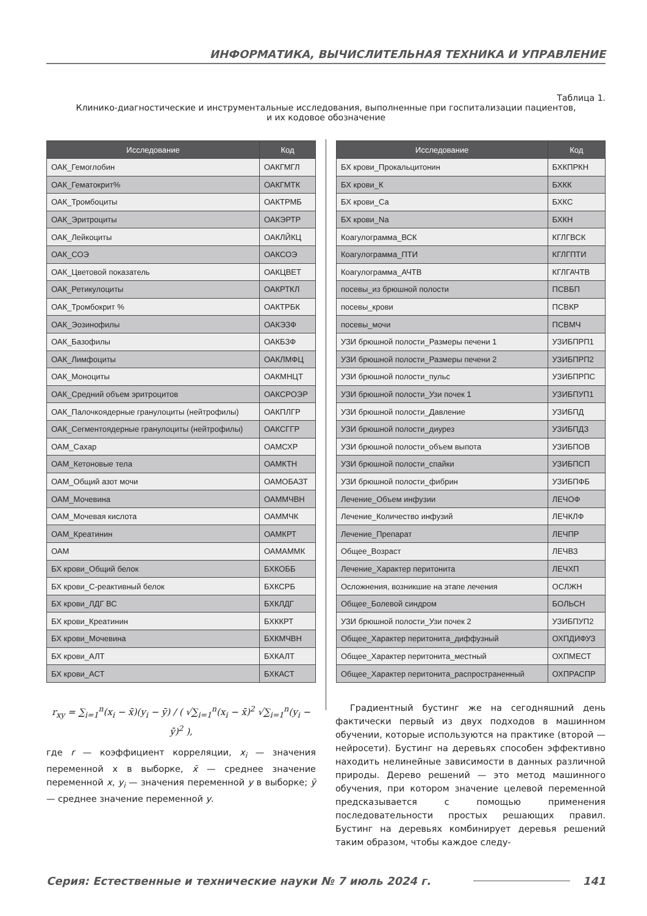ИНФОРМАТИКА, ВЫЧИСЛИТЕЛЬНАЯ ТЕХНИКА И УПРАВЛЕНИЕ
Таблица 1.
Клинико-диагностические и инструментальные исследования, выполненные при госпитализации пациентов,
и их кодовое обозначение
| Исследование | Код |
| --- | --- |
| ОАК_Гемоглобин | ОАКГМГЛ |
| ОАК_Гематокрит% | ОАКГМТК |
| ОАК_Тромбоциты | ОАКТРМБ |
| ОАК_Эритроциты | ОАКЭРТР |
| ОАК_Лейкоциты | ОАКЛЙКЦ |
| ОАК_СОЭ | ОАКСОЭ |
| ОАК_Цветовой показатель | ОАКЦВЕТ |
| ОАК_Ретикулоциты | ОАКРТКЛ |
| ОАК_Тромбокрит % | ОАКТРБК |
| ОАК_Эозинофилы | ОАКЭЗФ |
| ОАК_Базофилы | ОАКБЗФ |
| ОАК_Лимфоциты | ОАКЛМФЦ |
| ОАК_Моноциты | ОАКМНЦТ |
| ОАК_Средний объем эритроцитов | ОАКСРОЭР |
| ОАК_Палочкоядерные гранулоциты (нейтрофилы) | ОАКПЛГР |
| ОАК_Сегментоядерные гранулоциты (нейтрофилы) | ОАКСГГР |
| ОАМ_Сахар | ОАМСХР |
| ОАМ_Кетоновые тела | ОАМКТН |
| ОАМ_Общий азот мочи | ОАМОБАЗТ |
| ОАМ_Мочевина | ОАММЧВН |
| ОАМ_Мочевая кислота | ОАММЧК |
| ОАМ_Креатинин | ОАМКРТ |
| ОАМ | ОАМАММК |
| БХ крови_Общий белок | БХКОББ |
| БХ крови_С-реактивный белок | БХКСРБ |
| БХ крови_ЛДГ ВС | БХКЛДГ |
| БХ крови_Креатинин | БХККРТ |
| БХ крови_Мочевина | БХКМЧВН |
| БХ крови_АЛТ | БХКАЛТ |
| БХ крови_АСТ | БХКАСТ |
| Исследование | Код |
| --- | --- |
| БХ крови_Прокальцитонин | БХКПРКН |
| БХ крови_К | БХКК |
| БХ крови_Са | БХКС |
| БХ крови_Na | БХКН |
| Коагулограмма_ВСК | КГЛГВСК |
| Коагулограмма_ПТИ | КГЛГПТИ |
| Коагулограмма_АЧТВ | КГЛГАЧТВ |
| посевы_из брюшной полости | ПСВБП |
| посевы_крови | ПСВКР |
| посевы_мочи | ПСВМЧ |
| УЗИ брюшной полости_Размеры печени 1 | УЗИБПРП1 |
| УЗИ брюшной полости_Размеры печени 2 | УЗИБПРП2 |
| УЗИ брюшной полости_пульс | УЗИБПРПС |
| УЗИ брюшной полости_Узи почек 1 | УЗИБПУП1 |
| УЗИ брюшной полости_Давление | УЗИБПД |
| УЗИ брюшной полости_диурез | УЗИБПДЗ |
| УЗИ брюшной полости_объем выпота | УЗИБПОВ |
| УЗИ брюшной полости_спайки | УЗИБПСП |
| УЗИ брюшной полости_фибрин | УЗИБПФБ |
| Лечение_Объем инфузии | ЛЕЧОФ |
| Лечение_Количество инфузий | ЛЕЧКЛФ |
| Лечение_Препарат | ЛЕЧПР |
| Общее_Возраст | ЛЕЧВЗ |
| Лечение_Характер перитонита | ЛЕЧХП |
| Осложнения, возникшие на этапе лечения | ОСЛЖН |
| Общее_Болевой синдром | БОЛЬСН |
| УЗИ брюшной полости_Узи почек 2 | УЗИБПУП2 |
| Общее_Характер перитонита_диффузный | ОХПДИФУЗ |
| Общее_Характер перитонита_местный | ОХПМЕСТ |
| Общее_Характер перитонита_распространенный | ОХПРАСПР |
r<sub>xy</sub> = ∑<sub>i=1</sub><sup>n</sup>(x<sub>i</sub> − x̄)(y<sub>i</sub> − ȳ) / ( √∑<sub>i=1</sub><sup>n</sup>(x<sub>i</sub> − x̄)<sup>2</sup> √∑<sub>i=1</sub><sup>n</sup>(y<sub>i</sub> − ȳ)<sup>2</sup> ),
где r — коэффициент корреляции, x<sub>i</sub> — значения переменной x в выборке, x̄ — среднее значение переменной x, y<sub>i</sub> — значения переменной y в выборке; ȳ — среднее значение переменной y.
Градиентный бустинг же на сегодняшний день фактически первый из двух подходов в машинном обучении, которые используются на практике (второй — нейросети). Бустинг на деревьях способен эффективно находить нелинейные зависимости в данных различной природы. Дерево решений — это метод машинного обучения, при котором значение целевой переменной предсказывается с помощью применения последовательности простых решающих правил. Бустинг на деревьях комбинирует деревья решений таким образом, чтобы каждое следу-
Серия: Естественные и технические науки № 7 июль 2024 г. 141